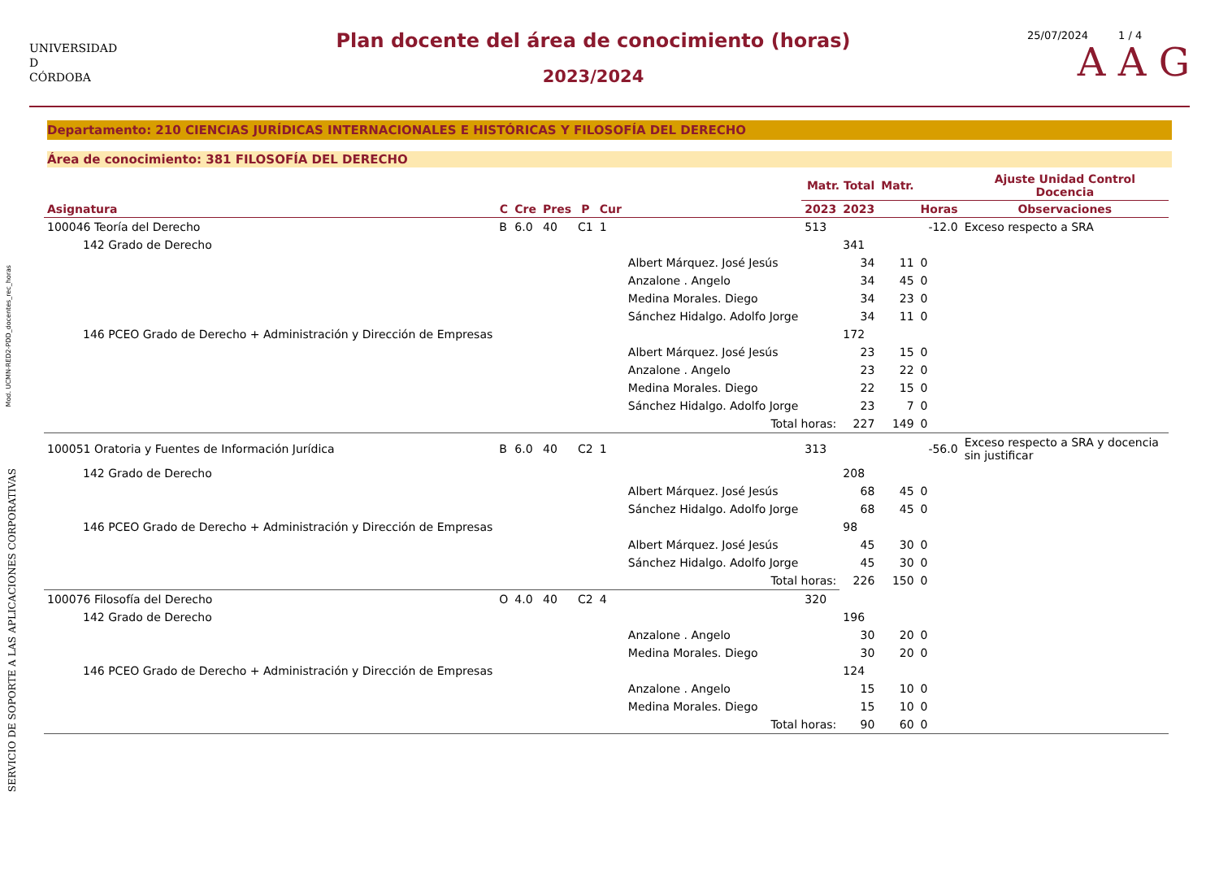Mod. UCMN-RED2-PDD_docentes_rec_horas
SERVICIO DE SOPORTE A LAS APLICACIONES CORPORATIVAS
UNIVERSIDAD
D
CÓRDOBA
Plan docente del área de conocimiento (horas)
2023/2024
25/07/2024 1 / 4
A A G
Departamento: 210 CIENCIAS JURÍDICAS INTERNACIONALES E HISTÓRICAS Y FILOSOFÍA DEL DERECHO
Área de conocimiento: 381 FILOSOFÍA DEL DERECHO
| | | | | | | | Matr. Total | | Matr. | | Ajuste Unidad Control Docencia |
| --- | --- | --- | --- | --- | --- | --- | --- | --- | --- | --- | --- |
| Asignatura | C | Cre | Pres | P | Cur | | 2023 | 2023 | | Horas | Observaciones |
| 100046 Teoría del Derecho | B | 6.0 | 40 | C1 | 1 | | 513 | | | -12.0 | Exceso respecto a SRA |
| 142 Grado de Derecho | | | | | | | | 341 | | | |
| | | | | | | Albert Márquez. José Jesús | | 34 | 11 | 0 | |
| | | | | | | Anzalone . Angelo | | 34 | 45 | 0 | |
| | | | | | | Medina Morales. Diego | | 34 | 23 | 0 | |
| | | | | | | Sánchez Hidalgo. Adolfo Jorge | | 34 | 11 | 0 | |
| 146 PCEO Grado de Derecho + Administración y Dirección de Empresas | | | | | | | | 172 | | | |
| | | | | | | Albert Márquez. José Jesús | | 23 | 15 | 0 | |
| | | | | | | Anzalone . Angelo | | 23 | 22 | 0 | |
| | | | | | | Medina Morales. Diego | | 22 | 15 | 0 | |
| | | | | | | Sánchez Hidalgo. Adolfo Jorge | | 23 | 7 | 0 | |
| | | | | | | Total horas: | | 227 | 149 | 0 | |
| 100051 Oratoria y Fuentes de Información Jurídica | B | 6.0 | 40 | C2 | 1 | | 313 | | | -56.0 | Exceso respecto a SRA y docencia sin justificar |
| 142 Grado de Derecho | | | | | | | | 208 | | | |
| | | | | | | Albert Márquez. José Jesús | | 68 | 45 | 0 | |
| | | | | | | Sánchez Hidalgo. Adolfo Jorge | | 68 | 45 | 0 | |
| 146 PCEO Grado de Derecho + Administración y Dirección de Empresas | | | | | | | | 98 | | | |
| | | | | | | Albert Márquez. José Jesús | | 45 | 30 | 0 | |
| | | | | | | Sánchez Hidalgo. Adolfo Jorge | | 45 | 30 | 0 | |
| | | | | | | Total horas: | | 226 | 150 | 0 | |
| 100076 Filosofía del Derecho | O | 4.0 | 40 | C2 | 4 | | 320 | | | | |
| 142 Grado de Derecho | | | | | | | | 196 | | | |
| | | | | | | Anzalone . Angelo | | 30 | 20 | 0 | |
| | | | | | | Medina Morales. Diego | | 30 | 20 | 0 | |
| 146 PCEO Grado de Derecho + Administración y Dirección de Empresas | | | | | | | | 124 | | | |
| | | | | | | Anzalone . Angelo | | 15 | 10 | 0 | |
| | | | | | | Medina Morales. Diego | | 15 | 10 | 0 | |
| | | | | | | Total horas: | | 90 | 60 | 0 | |